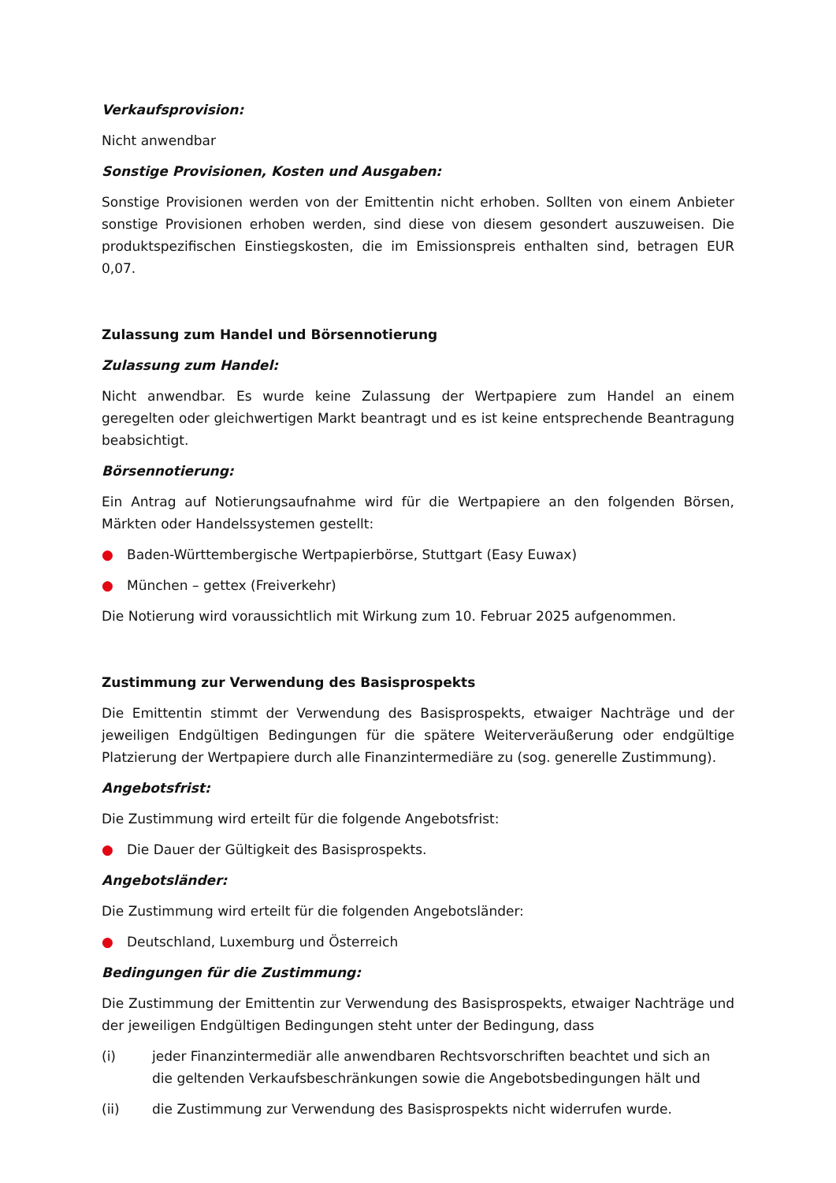Verkaufsprovision:
Nicht anwendbar
Sonstige Provisionen, Kosten und Ausgaben:
Sonstige Provisionen werden von der Emittentin nicht erhoben. Sollten von einem Anbieter sonstige Provisionen erhoben werden, sind diese von diesem gesondert auszuweisen. Die produktspezifischen Einstiegskosten, die im Emissionspreis enthalten sind, betragen EUR 0,07.
Zulassung zum Handel und Börsennotierung
Zulassung zum Handel:
Nicht anwendbar. Es wurde keine Zulassung der Wertpapiere zum Handel an einem geregelten oder gleichwertigen Markt beantragt und es ist keine entsprechende Beantragung beabsichtigt.
Börsennotierung:
Ein Antrag auf Notierungsaufnahme wird für die Wertpapiere an den folgenden Börsen, Märkten oder Handelssystemen gestellt:
● Baden-Württembergische Wertpapierbörse, Stuttgart (Easy Euwax)
● München – gettex (Freiverkehr)
Die Notierung wird voraussichtlich mit Wirkung zum 10. Februar 2025 aufgenommen.
Zustimmung zur Verwendung des Basisprospekts
Die Emittentin stimmt der Verwendung des Basisprospekts, etwaiger Nachträge und der jeweiligen Endgültigen Bedingungen für die spätere Weiterveräußerung oder endgültige Platzierung der Wertpapiere durch alle Finanzintermediäre zu (sog. generelle Zustimmung).
Angebotsfrist:
Die Zustimmung wird erteilt für die folgende Angebotsfrist:
● Die Dauer der Gültigkeit des Basisprospekts.
Angebotsländer:
Die Zustimmung wird erteilt für die folgenden Angebotsländer:
● Deutschland, Luxemburg und Österreich
Bedingungen für die Zustimmung:
Die Zustimmung der Emittentin zur Verwendung des Basisprospekts, etwaiger Nachträge und der jeweiligen Endgültigen Bedingungen steht unter der Bedingung, dass
(i) jeder Finanzintermediär alle anwendbaren Rechtsvorschriften beachtet und sich an die geltenden Verkaufsbeschränkungen sowie die Angebotsbedingungen hält und
(ii) die Zustimmung zur Verwendung des Basisprospekts nicht widerrufen wurde.